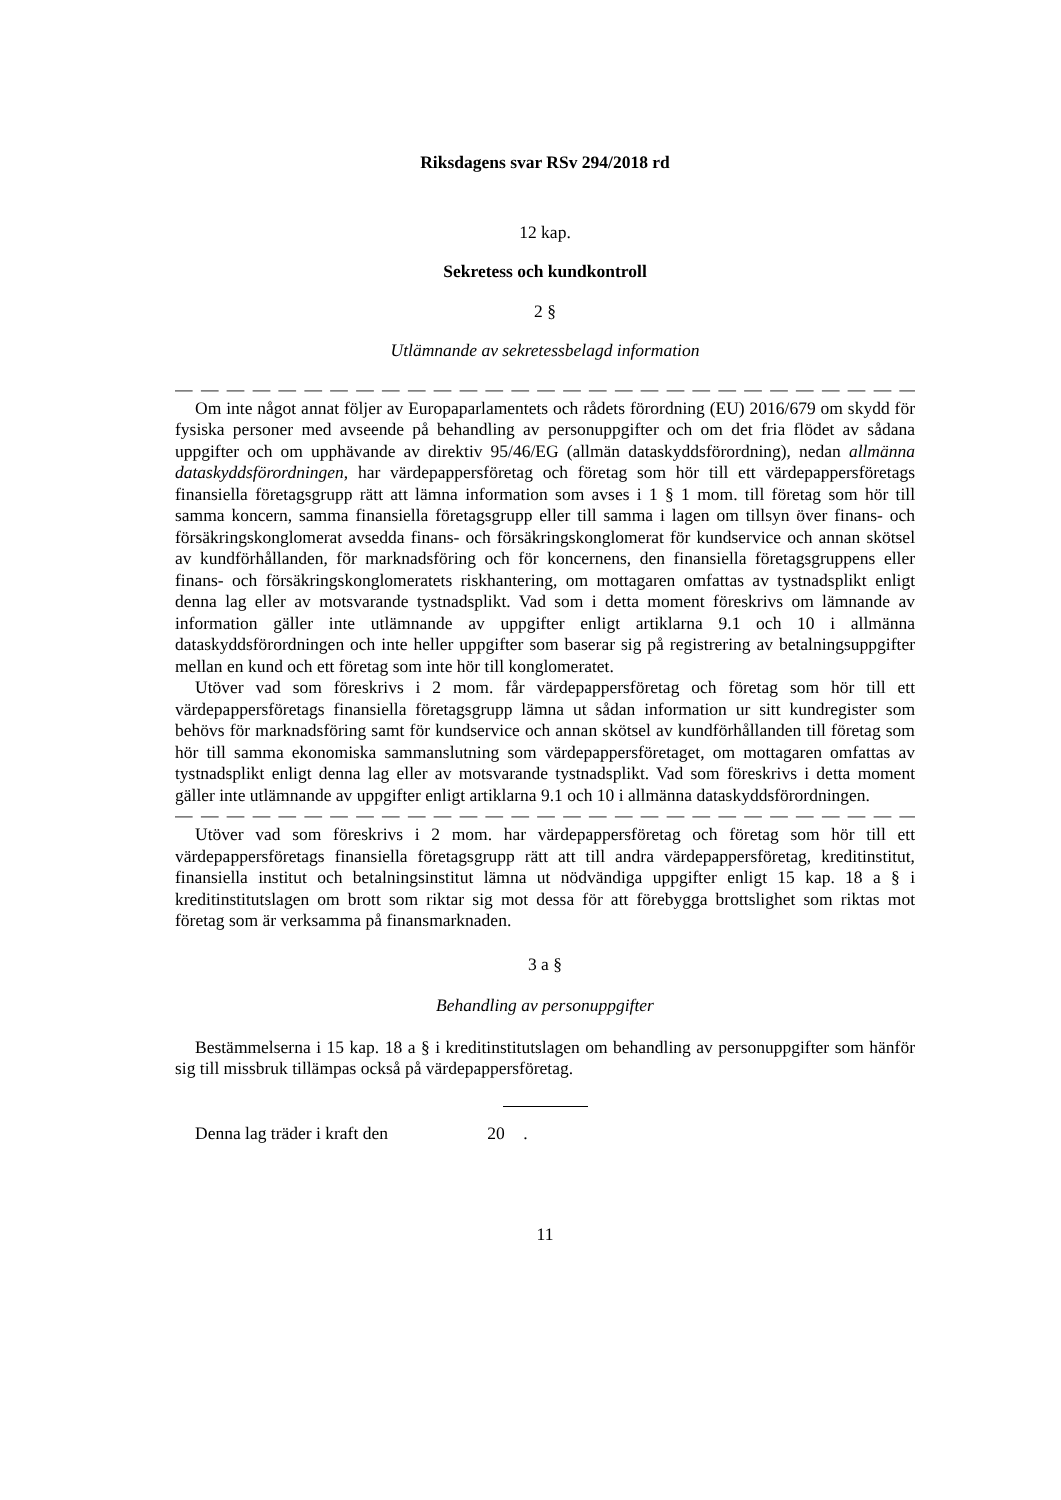Riksdagens svar RSv 294/2018 rd
12 kap.
Sekretess och kundkontroll
2 §
Utlämnande av sekretessbelagd information
— — — — — — — — — — — — — — — — — — — — — — — — — — — — —
Om inte något annat följer av Europaparlamentets och rådets förordning (EU) 2016/679 om skydd för fysiska personer med avseende på behandling av personuppgifter och om det fria flödet av sådana uppgifter och om upphävande av direktiv 95/46/EG (allmän dataskyddsförordning), nedan allmänna dataskyddsförordningen, har värdepappersföretag och företag som hör till ett värdepappersföretags finansiella företagsgrupp rätt att lämna information som avses i 1 § 1 mom. till företag som hör till samma koncern, samma finansiella företagsgrupp eller till samma i lagen om tillsyn över finans- och försäkringskonglomerat avsedda finans- och försäkringskonglomerat för kundservice och annan skötsel av kundförhållanden, för marknadsföring och för koncernens, den finansiella företagsgruppens eller finans- och försäkringskonglomeratets riskhantering, om mottagaren omfattas av tystnadsplikt enligt denna lag eller av motsvarande tystnadsplikt. Vad som i detta moment föreskrivs om lämnande av information gäller inte utlämnande av uppgifter enligt artiklarna 9.1 och 10 i allmänna dataskyddsförordningen och inte heller uppgifter som baserar sig på registrering av betalningsuppgifter mellan en kund och ett företag som inte hör till konglomeratet.
Utöver vad som föreskrivs i 2 mom. får värdepappersföretag och företag som hör till ett värdepappersföretags finansiella företagsgrupp lämna ut sådan information ur sitt kundregister som behövs för marknadsföring samt för kundservice och annan skötsel av kundförhållanden till företag som hör till samma ekonomiska sammanslutning som värdepappersföretaget, om mottagaren omfattas av tystnadsplikt enligt denna lag eller av motsvarande tystnadsplikt. Vad som föreskrivs i detta moment gäller inte utlämnande av uppgifter enligt artiklarna 9.1 och 10 i allmänna dataskyddsförordningen.
— — — — — — — — — — — — — — — — — — — — — — — — — — — — —
Utöver vad som föreskrivs i 2 mom. har värdepappersföretag och företag som hör till ett värdepappersföretags finansiella företagsgrupp rätt att till andra värdepappersföretag, kreditinstitut, finansiella institut och betalningsinstitut lämna ut nödvändiga uppgifter enligt 15 kap. 18 a § i kreditinstitutslagen om brott som riktar sig mot dessa för att förebygga brottslighet som riktas mot företag som är verksamma på finansmarknaden.
3 a §
Behandling av personuppgifter
Bestämmelserna i 15 kap. 18 a § i kreditinstitutslagen om behandling av personuppgifter som hänför sig till missbruk tillämpas också på värdepappersföretag.
Denna lag träder i kraft den 20 .
11